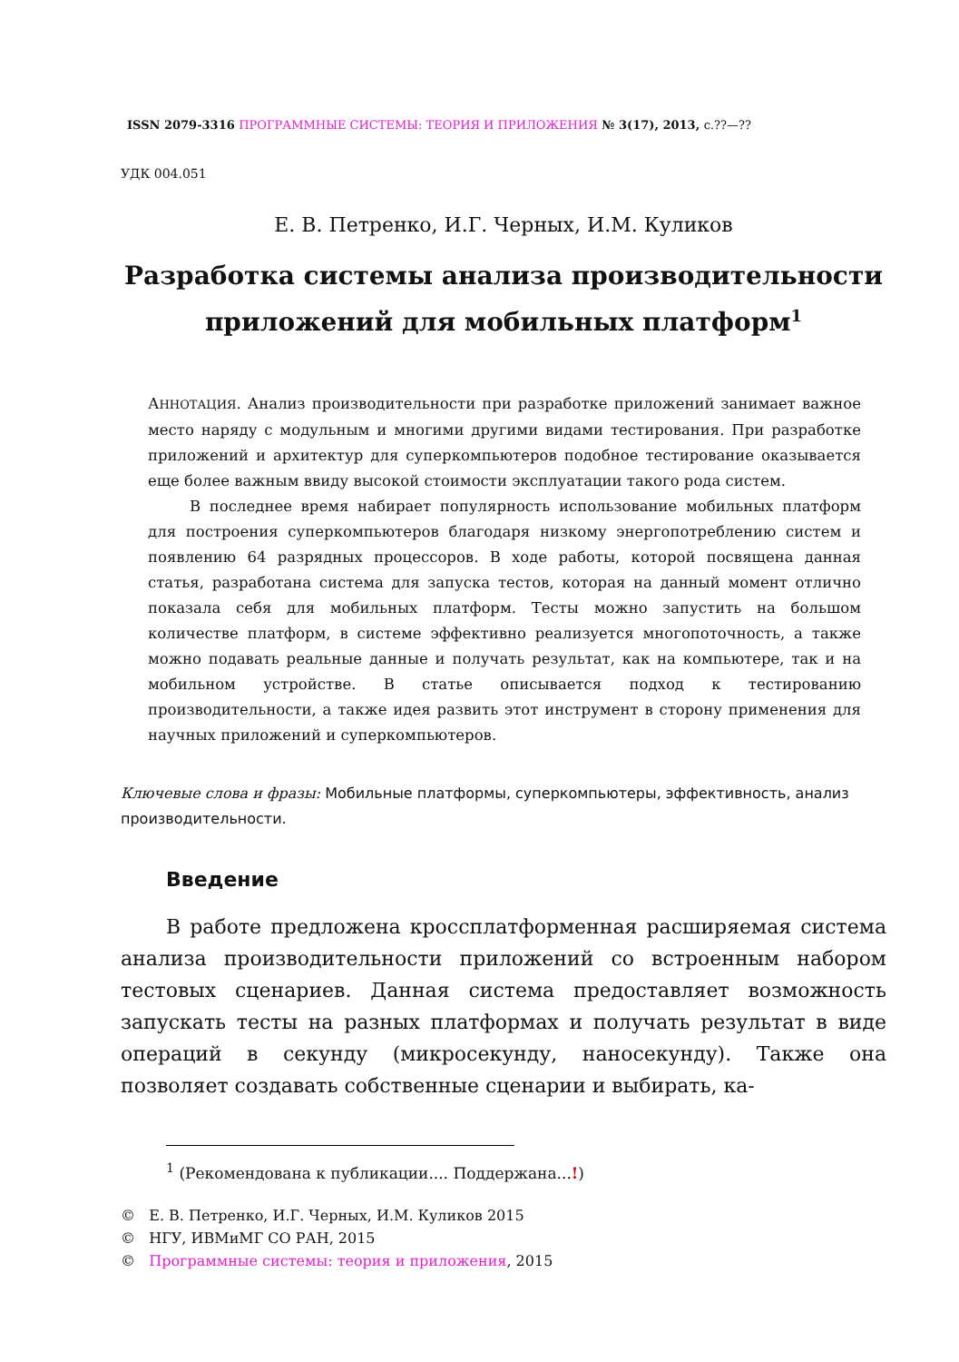ISSN 2079-3316 ПРОГРАММНЫЕ СИСТЕМЫ: ТЕОРИЯ И ПРИЛОЖЕНИЯ № 3(17), 2013, с.??—??
УДК 004.051
Е. В. Петренко, И.Г. Черных, И.М. Куликов
Разработка системы анализа производительности приложений для мобильных платформ<sup>1</sup>
АННОТАЦИЯ. Анализ производительности при разработке приложений занимает важное место наряду с модульным и многими другими видами тестирования. При разработке приложений и архитектур для суперкомпьютеров подобное тестирование оказывается еще более важным ввиду высокой стоимости эксплуатации такого рода систем.
В последнее время набирает популярность использование мобильных платформ для построения суперкомпьютеров благодаря низкому энергопотреблению систем и появлению 64 разрядных процессоров. В ходе работы, которой посвящена данная статья, разработана система для запуска тестов, которая на данный момент отлично показала себя для мобильных платформ. Тесты можно запустить на большом количестве платформ, в системе эффективно реализуется многопоточность, а также можно подавать реальные данные и получать результат, как на компьютере, так и на мобильном устройстве. В статье описывается подход к тестированию производительности, а также идея развить этот инструмент в сторону применения для научных приложений и суперкомпьютеров.
Ключевые слова и фразы: Мобильные платформы, суперкомпьютеры, эффективность, анализ производительности.
Введение
В работе предложена кроссплатформенная расширяемая система анализа производительности приложений со встроенным набором тестовых сценариев. Данная система предоставляет возможность запускать тесты на разных платформах и получать результат в виде операций в секунду (микросекунду, наносекунду). Также она позволяет создавать собственные сценарии и выбирать, ка-
<sup>1</sup> (Рекомендована к публикации.... Поддержана...!)
© Е. В. Петренко, И.Г. Черных, И.М. Куликов 2015
© НГУ, ИВМиМГ СО РАН, 2015
© Программные системы: теория и приложения, 2015